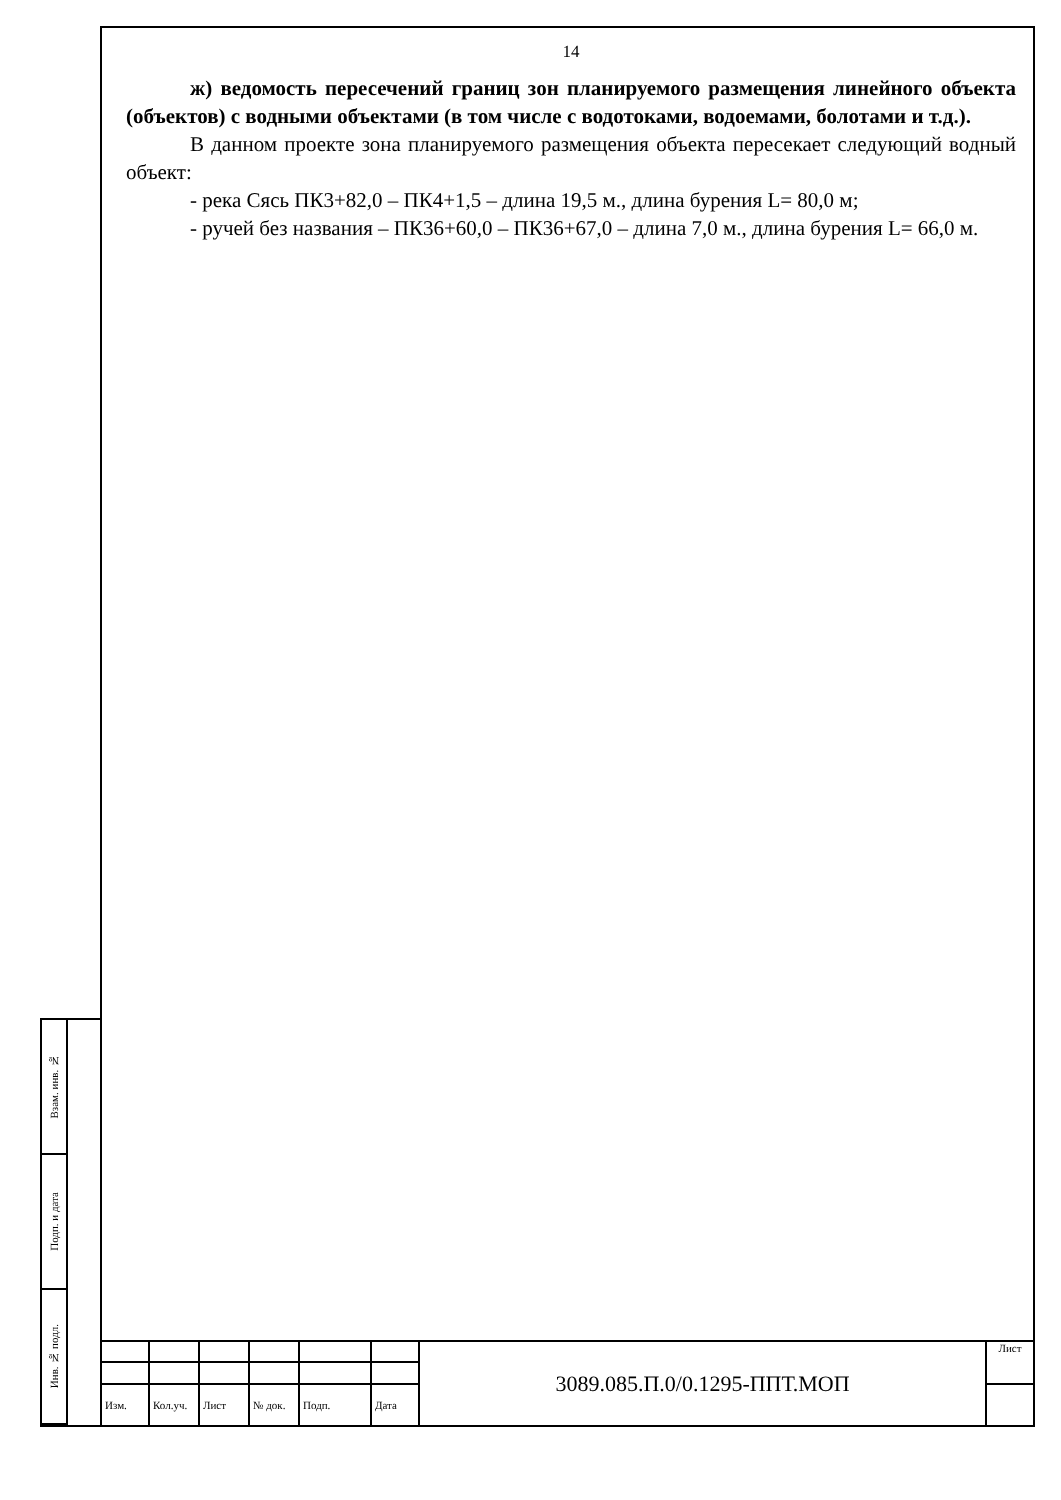14
ж) ведомость пересечений границ зон планируемого размещения линейного объекта (объектов) с водными объектами (в том числе с водотоками, водоемами, болотами и т.д.).
В данном проекте зона планируемого размещения объекта пересекает следующий водный объект:
- река Сясь ПК3+82,0 – ПК4+1,5 – длина 19,5 м., длина бурения L= 80,0 м;
- ручей без названия – ПК36+60,0 – ПК36+67,0 – длина 7,0 м., длина бурения L= 66,0 м.
Взам. инв. №
Подп. и дата
Инв. № подл.
| | | | | | | 3089.085.П.0/0.1295-ППТ.МОП | Лист |
| Изм. | Кол.уч. | Лист | № док. | Подп. | Дата | | |